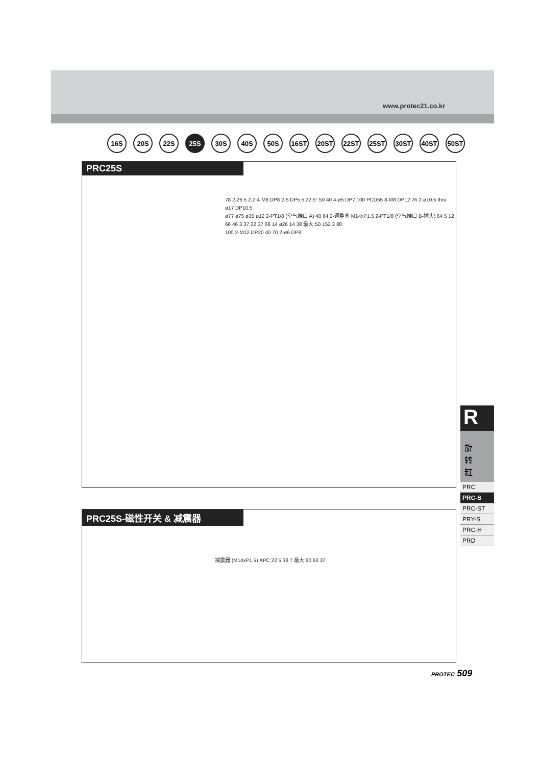www.protec21.co.kr
16S 20S 22S 25S 30S 40S 50S 16ST 20ST 22ST 25ST 30ST 40ST 50ST
PRC25S
78 2-26.5 2-2 4-M8 DP8 2-5 DP5.5 22.5° 50 40 4-ø5 DP7 100 PCD55 8-M8 DP12 76 2-ø10.5 thru ø17 DP10.5
ø77 ø75 ø35 ø12 2-PT1/8 (空气端口 A) 40 64 2-调整塞 M14xP1.5 2-PT1/8 (空气端口 B-插头) 64 5 12 66 46 3 37 22 37 66 14 ø26 14 38 最大:50 152 3 80
100 2-M12 DP20 40 70 2-ø6 DP8
PRC25S-磁性开关 & 减震器
减震器 (M14xP1.5) APC 22 5 38 7 最大:60 63 37
R
旋
转
缸
PRC
PRC-S
PRC-ST
PRY-S
PRC-H
PRD
PROTEC 509